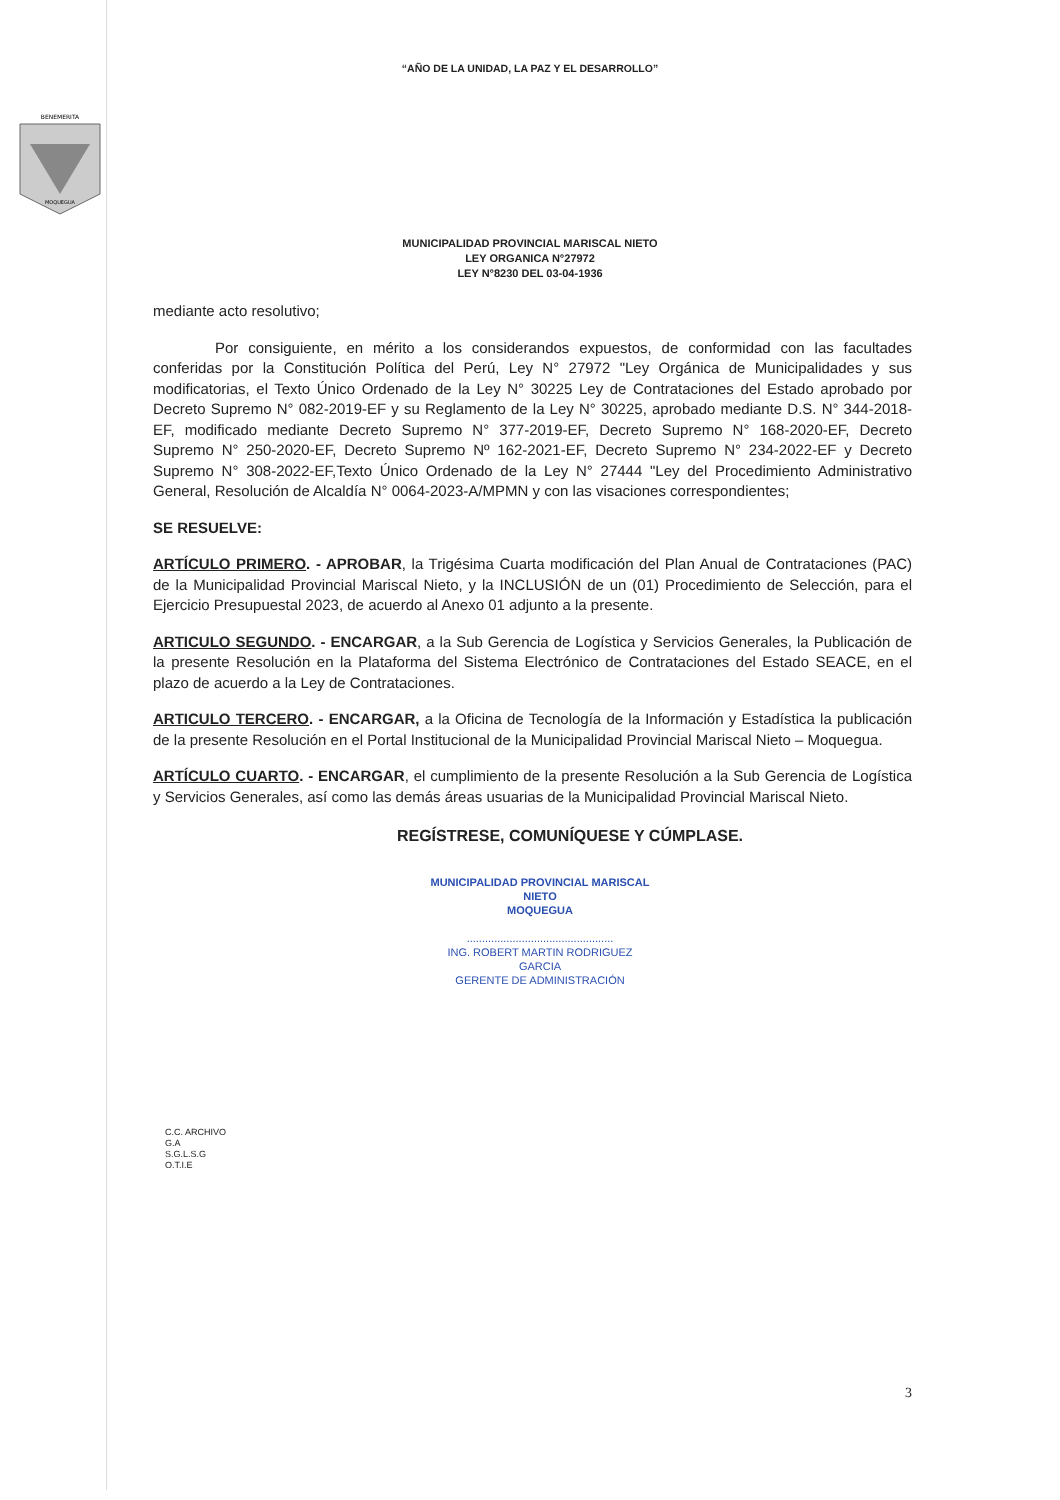“AÑO DE LA UNIDAD, LA PAZ Y EL DESARROLLO”
BENEMERITA
MOQUEGUA
MUNICIPALIDAD PROVINCIAL MARISCAL NIETO
LEY ORGANICA N°27972
LEY N°8230 DEL 03-04-1936
mediante acto resolutivo;
Por consiguiente, en mérito a los considerandos expuestos, de conformidad con las facultades conferidas por la Constitución Política del Perú, Ley N° 27972 "Ley Orgánica de Municipalidades y sus modificatorias, el Texto Único Ordenado de la Ley N° 30225 Ley de Contrataciones del Estado aprobado por Decreto Supremo N° 082-2019-EF y su Reglamento de la Ley N° 30225, aprobado mediante D.S. N° 344-2018-EF, modificado mediante Decreto Supremo N° 377-2019-EF, Decreto Supremo N° 168-2020-EF, Decreto Supremo N° 250-2020-EF, Decreto Supremo Nº 162-2021-EF, Decreto Supremo N° 234-2022-EF y Decreto Supremo N° 308-2022-EF,Texto Único Ordenado de la Ley N° 27444 "Ley del Procedimiento Administrativo General, Resolución de Alcaldía N° 0064-2023-A/MPMN y con las visaciones correspondientes;
SE RESUELVE:
ARTÍCULO PRIMERO. - APROBAR, la Trigésima Cuarta modificación del Plan Anual de Contrataciones (PAC) de la Municipalidad Provincial Mariscal Nieto, y la INCLUSIÓN de un (01) Procedimiento de Selección, para el Ejercicio Presupuestal 2023, de acuerdo al Anexo 01 adjunto a la presente.
ARTICULO SEGUNDO. - ENCARGAR, a la Sub Gerencia de Logística y Servicios Generales, la Publicación de la presente Resolución en la Plataforma del Sistema Electrónico de Contrataciones del Estado SEACE, en el plazo de acuerdo a la Ley de Contrataciones.
ARTICULO TERCERO. - ENCARGAR, a la Oficina de Tecnología de la Información y Estadística la publicación de la presente Resolución en el Portal Institucional de la Municipalidad Provincial Mariscal Nieto – Moquegua.
ARTÍCULO CUARTO. - ENCARGAR, el cumplimiento de la presente Resolución a la Sub Gerencia de Logística y Servicios Generales, así como las demás áreas usuarias de la Municipalidad Provincial Mariscal Nieto.
REGÍSTRESE, COMUNÍQUESE Y CÚMPLASE.
MUNICIPALIDAD PROVINCIAL MARISCAL NIETO
MOQUEGUA
................................................
ING. ROBERT MARTIN RODRIGUEZ GARCIA
GERENTE DE ADMINISTRACIÓN
C.C. ARCHIVO
G.A
S.G.L.S.G
O.T.I.E
3